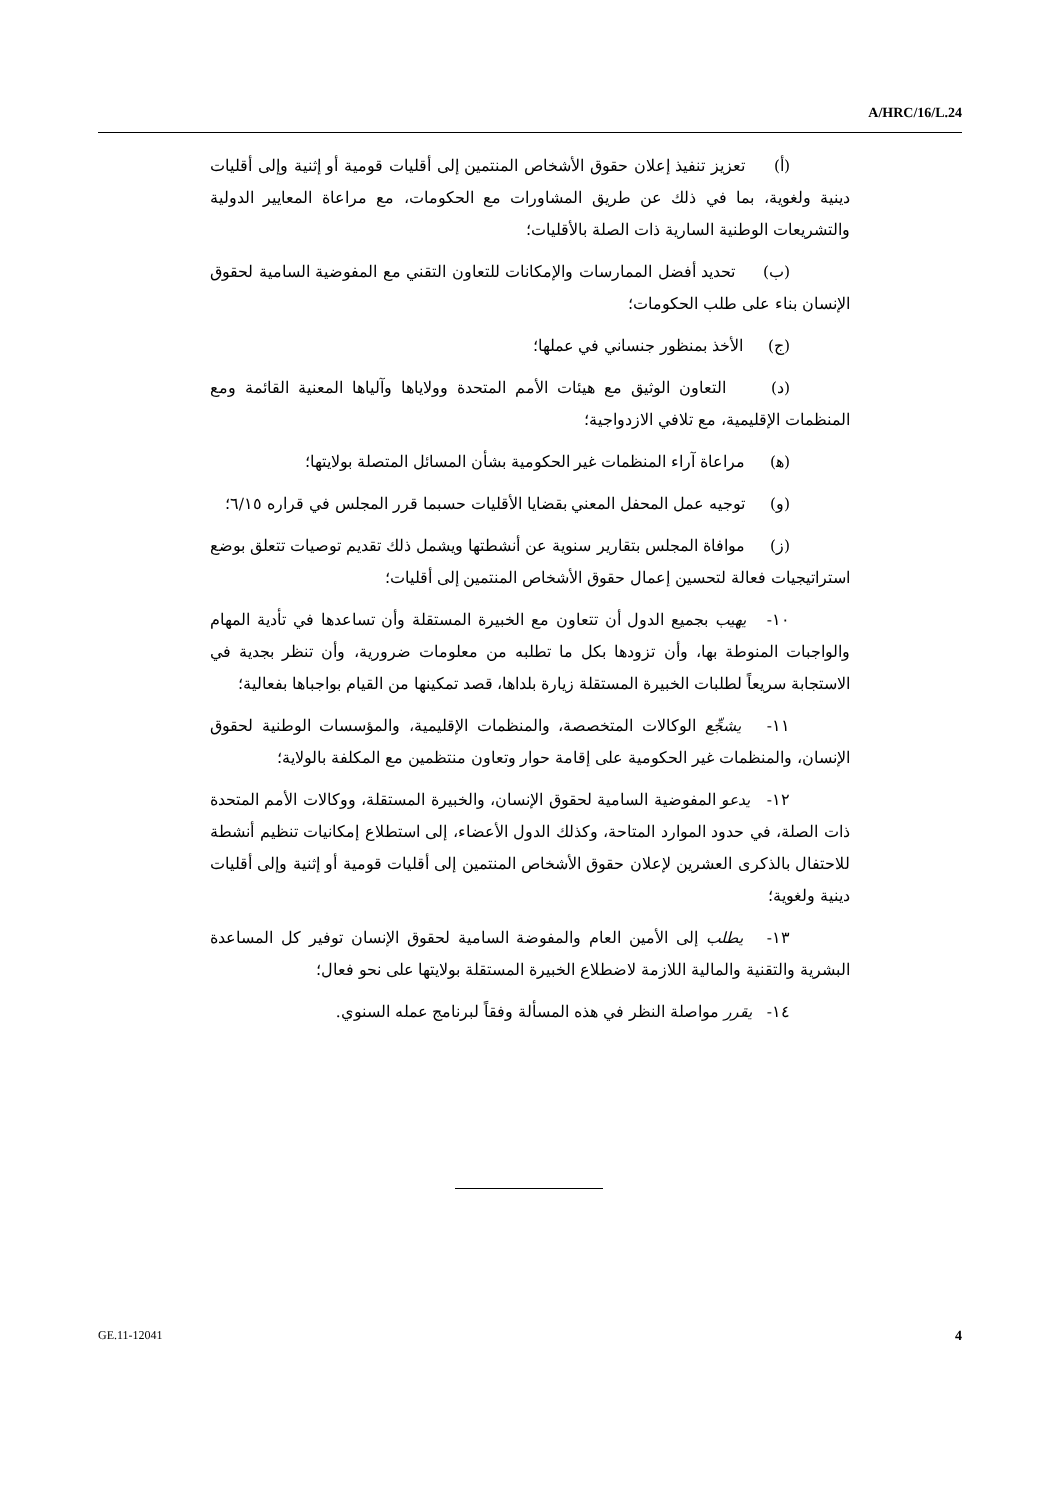A/HRC/16/L.24
(أ) تعزيز تنفيذ إعلان حقوق الأشخاص المنتمين إلى أقليات قومية أو إثنية وإلى أقليات دينية ولغوية، بما في ذلك عن طريق المشاورات مع الحكومات، مع مراعاة المعايير الدولية والتشريعات الوطنية السارية ذات الصلة بالأقليات؛
(ب) تحديد أفضل الممارسات والإمكانات للتعاون التقني مع المفوضية السامية لحقوق الإنسان بناء على طلب الحكومات؛
(ج) الأخذ بمنظور جنساني في عملها؛
(د) التعاون الوثيق مع هيئات الأمم المتحدة وولاياها وآلياها المعنية القائمة ومع المنظمات الإقليمية، مع تلافي الازدواجية؛
(ﻫ) مراعاة آراء المنظمات غير الحكومية بشأن المسائل المتصلة بولايتها؛
(و) توجيه عمل المحفل المعني بقضايا الأقليات حسبما قرر المجلس في قراره ٦/١٥؛
(ز) موافاة المجلس بتقارير سنوية عن أنشطتها ويشمل ذلك تقديم توصيات تتعلق بوضع استراتيجيات فعالة لتحسين إعمال حقوق الأشخاص المنتمين إلى أقليات؛
١٠- يهيب بجميع الدول أن تتعاون مع الخبيرة المستقلة وأن تساعدها في تأدية المهام والواجبات المنوطة بها، وأن تزودها بكل ما تطلبه من معلومات ضرورية، وأن تنظر بجدية في الاستجابة سريعاً لطلبات الخبيرة المستقلة زيارة بلداها، قصد تمكينها من القيام بواجباها بفعالية؛
١١- يشجِّع الوكالات المتخصصة، والمنظمات الإقليمية، والمؤسسات الوطنية لحقوق الإنسان، والمنظمات غير الحكومية على إقامة حوار وتعاون منتظمين مع المكلفة بالولاية؛
١٢- يدعو المفوضية السامية لحقوق الإنسان، والخبيرة المستقلة، ووكالات الأمم المتحدة ذات الصلة، في حدود الموارد المتاحة، وكذلك الدول الأعضاء، إلى استطلاع إمكانيات تنظيم أنشطة للاحتفال بالذكرى العشرين لإعلان حقوق الأشخاص المنتمين إلى أقليات قومية أو إثنية وإلى أقليات دينية ولغوية؛
١٣- يطلب إلى الأمين العام والمفوضة السامية لحقوق الإنسان توفير كل المساعدة البشرية والتقنية والمالية اللازمة لاضطلاع الخبيرة المستقلة بولايتها على نحو فعال؛
١٤- يقرر مواصلة النظر في هذه المسألة وفقاً لبرنامج عمله السنوي.
GE.11-12041 4